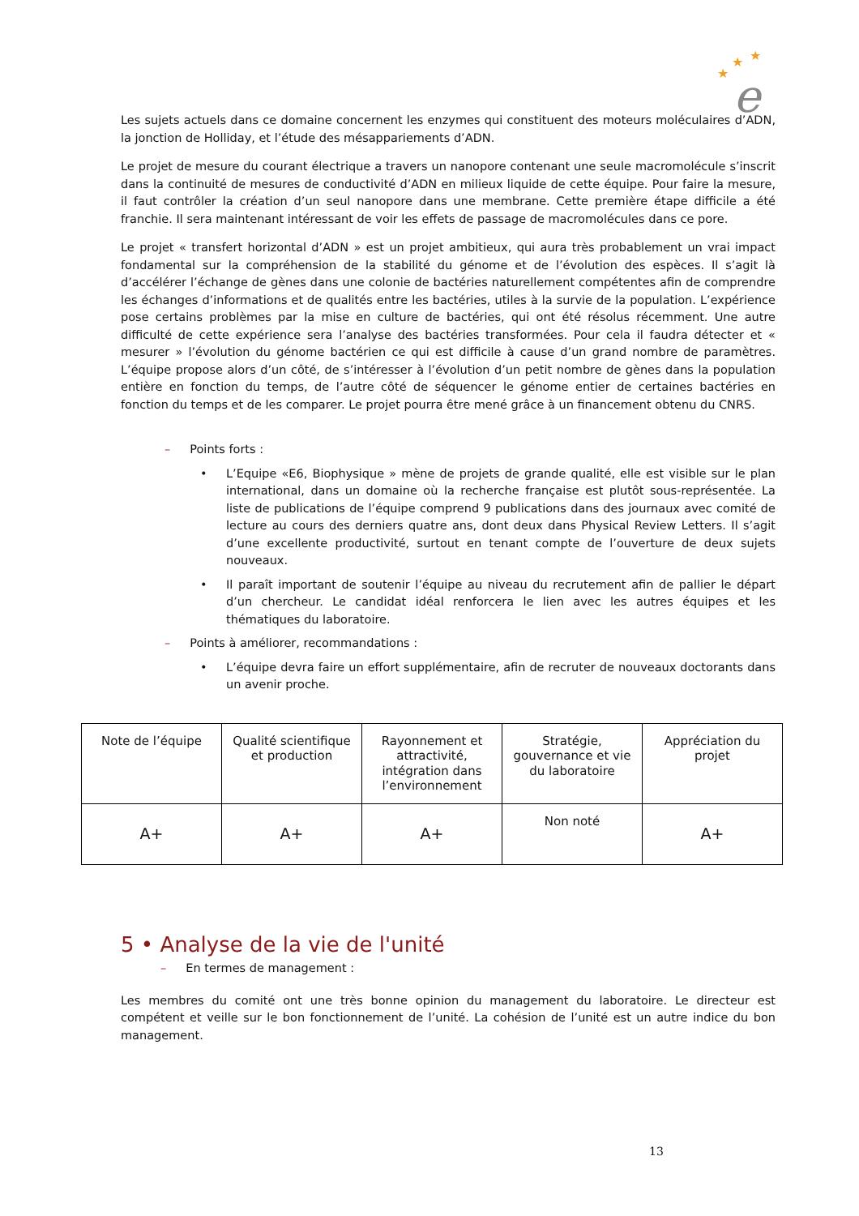★
★
★
e
Les sujets actuels dans ce domaine concernent les enzymes qui constituent des moteurs moléculaires d’ADN, la jonction de Holliday, et l’étude des mésappariements d’ADN.
Le projet de mesure du courant électrique a travers un nanopore contenant une seule macromolécule s’inscrit dans la continuité de mesures de conductivité d’ADN en milieux liquide de cette équipe. Pour faire la mesure, il faut contrôler la création d’un seul nanopore dans une membrane. Cette première étape difficile a été franchie. Il sera maintenant intéressant de voir les effets de passage de macromolécules dans ce pore.
Le projet « transfert horizontal d’ADN » est un projet ambitieux, qui aura très probablement un vrai impact fondamental sur la compréhension de la stabilité du génome et de l’évolution des espèces. Il s’agit là d’accélérer l’échange de gènes dans une colonie de bactéries naturellement compétentes afin de comprendre les échanges d’informations et de qualités entre les bactéries, utiles à la survie de la population. L’expérience pose certains problèmes par la mise en culture de bactéries, qui ont été résolus récemment. Une autre difficulté de cette expérience sera l’analyse des bactéries transformées. Pour cela il faudra détecter et « mesurer » l’évolution du génome bactérien ce qui est difficile à cause d’un grand nombre de paramètres. L’équipe propose alors d’un côté, de s’intéresser à l’évolution d’un petit nombre de gènes dans la population entière en fonction du temps, de l’autre côté de séquencer le génome entier de certaines bactéries en fonction du temps et de les comparer. Le projet pourra être mené grâce à un financement obtenu du CNRS.
– Points forts :
• L’Equipe «E6, Biophysique » mène de projets de grande qualité, elle est visible sur le plan international, dans un domaine où la recherche française est plutôt sous-représentée. La liste de publications de l’équipe comprend 9 publications dans des journaux avec comité de lecture au cours des derniers quatre ans, dont deux dans Physical Review Letters. Il s’agit d’une excellente productivité, surtout en tenant compte de l’ouverture de deux sujets nouveaux.
• Il paraît important de soutenir l’équipe au niveau du recrutement afin de pallier le départ d’un chercheur. Le candidat idéal renforcera le lien avec les autres équipes et les thématiques du laboratoire.
– Points à améliorer, recommandations :
• L’équipe devra faire un effort supplémentaire, afin de recruter de nouveaux doctorants dans un avenir proche.
| Note de l’équipe | Qualité scientifique et production | Rayonnement et attractivité, intégration dans l’environnement | Stratégie, gouvernance et vie du laboratoire | Appréciation du projet |
| A+ | A+ | A+ | Non noté | A+ |
5 • Analyse de la vie de l'unité
– En termes de management :
Les membres du comité ont une très bonne opinion du management du laboratoire. Le directeur est compétent et veille sur le bon fonctionnement de l’unité. La cohésion de l’unité est un autre indice du bon management.
13